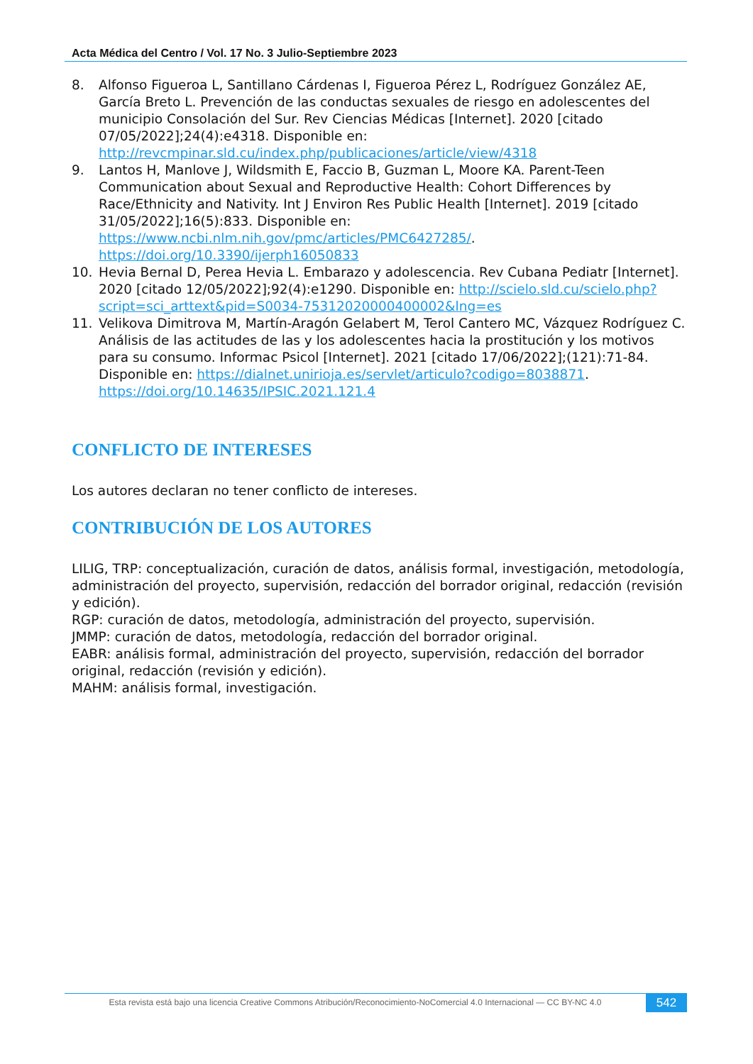Acta Médica del Centro / Vol. 17 No. 3 Julio-Septiembre 2023
8. Alfonso Figueroa L, Santillano Cárdenas I, Figueroa Pérez L, Rodríguez González AE, García Breto L. Prevención de las conductas sexuales de riesgo en adolescentes del municipio Consolación del Sur. Rev Ciencias Médicas [Internet]. 2020 [citado 07/05/2022];24(4):e4318. Disponible en: http://revcmpinar.sld.cu/index.php/publicaciones/article/view/4318
9. Lantos H, Manlove J, Wildsmith E, Faccio B, Guzman L, Moore KA. Parent-Teen Communication about Sexual and Reproductive Health: Cohort Differences by Race/Ethnicity and Nativity. Int J Environ Res Public Health [Internet]. 2019 [citado 31/05/2022];16(5):833. Disponible en: https://www.ncbi.nlm.nih.gov/pmc/articles/PMC6427285/. https://doi.org/10.3390/ijerph16050833
10. Hevia Bernal D, Perea Hevia L. Embarazo y adolescencia. Rev Cubana Pediatr [Internet]. 2020 [citado 12/05/2022];92(4):e1290. Disponible en: http://scielo.sld.cu/scielo.php?script=sci_arttext&pid=S0034-75312020000400002&lng=es
11. Velikova Dimitrova M, Martín-Aragón Gelabert M, Terol Cantero MC, Vázquez Rodríguez C. Análisis de las actitudes de las y los adolescentes hacia la prostitución y los motivos para su consumo. Informac Psicol [Internet]. 2021 [citado 17/06/2022];(121):71-84. Disponible en: https://dialnet.unirioja.es/servlet/articulo?codigo=8038871. https://doi.org/10.14635/IPSIC.2021.121.4
CONFLICTO DE INTERESES
Los autores declaran no tener conflicto de intereses.
CONTRIBUCIÓN DE LOS AUTORES
LILIG, TRP: conceptualización, curación de datos, análisis formal, investigación, metodología, administración del proyecto, supervisión, redacción del borrador original, redacción (revisión y edición).
RGP: curación de datos, metodología, administración del proyecto, supervisión.
JMMP: curación de datos, metodología, redacción del borrador original.
EABR: análisis formal, administración del proyecto, supervisión, redacción del borrador original, redacción (revisión y edición).
MAHM: análisis formal, investigación.
Esta revista está bajo una licencia Creative Commons Atribución/Reconocimiento-NoComercial 4.0 Internacional — CC BY-NC 4.0 542